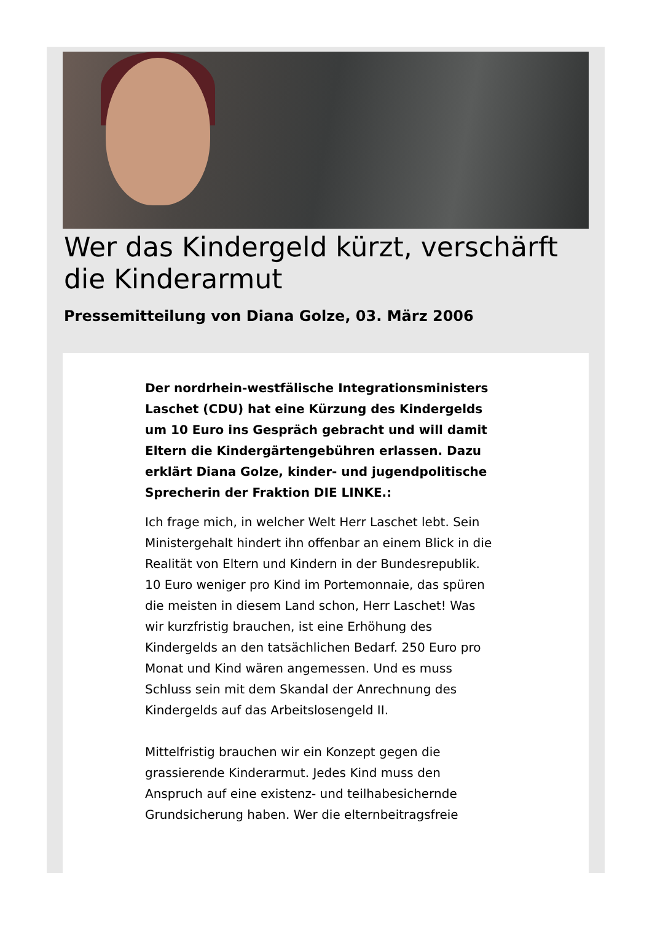Wer das Kindergeld kürzt, verschärft die Kinderarmut
Pressemitteilung von Diana Golze, 03. März 2006
Der nordrhein-westfälische Integrationsministers Laschet (CDU) hat eine Kürzung des Kindergelds um 10 Euro ins Gespräch gebracht und will damit Eltern die Kindergärtengebühren erlassen. Dazu erklärt Diana Golze, kinder- und jugendpolitische Sprecherin der Fraktion DIE LINKE.:
Ich frage mich, in welcher Welt Herr Laschet lebt. Sein Ministergehalt hindert ihn offenbar an einem Blick in die Realität von Eltern und Kindern in der Bundesrepublik. 10 Euro weniger pro Kind im Portemonnaie, das spüren die meisten in diesem Land schon, Herr Laschet! Was wir kurzfristig brauchen, ist eine Erhöhung des Kindergelds an den tatsächlichen Bedarf. 250 Euro pro Monat und Kind wären angemessen. Und es muss Schluss sein mit dem Skandal der Anrechnung des Kindergelds auf das Arbeitslosengeld II.
Mittelfristig brauchen wir ein Konzept gegen die grassierende Kinderarmut. Jedes Kind muss den Anspruch auf eine existenz- und teilhabesichernde Grundsicherung haben. Wer die elternbeitragsfreie